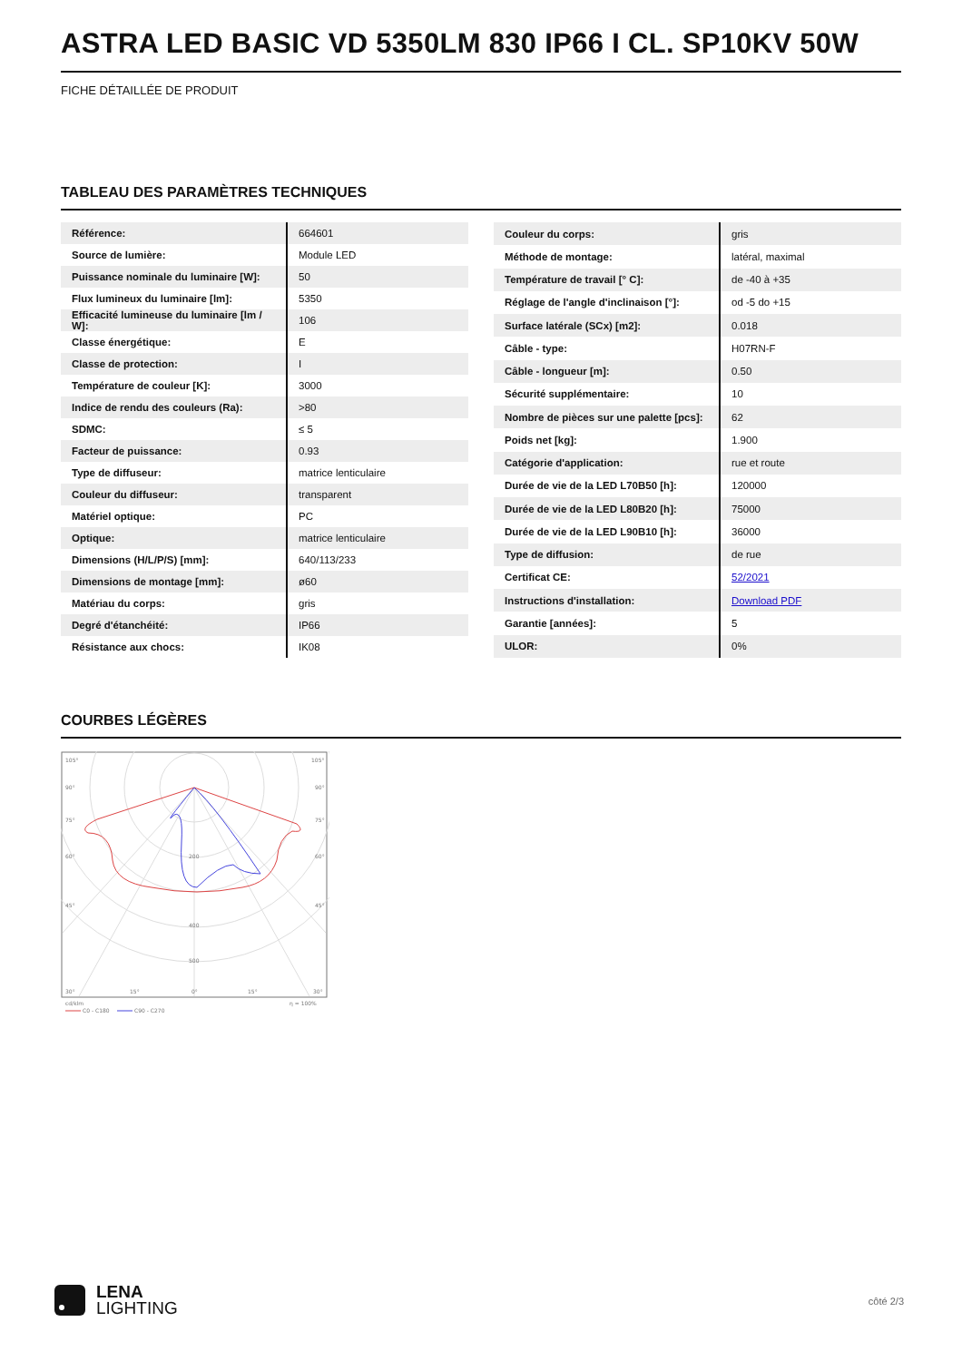ASTRA LED BASIC VD 5350LM 830 IP66 I CL. SP10KV 50W
FICHE DÉTAILLÉE DE PRODUIT
TABLEAU DES PARAMÈTRES TECHNIQUES
| Référence: | 664601 |
| Source de lumière: | Module LED |
| Puissance nominale du luminaire [W]: | 50 |
| Flux lumineux du luminaire [lm]: | 5350 |
| Efficacité lumineuse du luminaire [lm / W]: | 106 |
| Classe énergétique: | E |
| Classe de protection: | I |
| Température de couleur [K]: | 3000 |
| Indice de rendu des couleurs (Ra): | >80 |
| SDMC: | ≤ 5 |
| Facteur de puissance: | 0.93 |
| Type de diffuseur: | matrice lenticulaire |
| Couleur du diffuseur: | transparent |
| Matériel optique: | PC |
| Optique: | matrice lenticulaire |
| Dimensions (H/L/P/S) [mm]: | 640/113/233 |
| Dimensions de montage [mm]: | ø60 |
| Matériau du corps: | gris |
| Degré d'étanchéité: | IP66 |
| Résistance aux chocs: | IK08 |
| Couleur du corps: | gris |
| Méthode de montage: | latéral, maximal |
| Température de travail [° C]: | de -40 à +35 |
| Réglage de l'angle d'inclinaison [°]: | od -5 do +15 |
| Surface latérale (SCx) [m2]: | 0.018 |
| Câble - type: | H07RN-F |
| Câble - longueur [m]: | 0.50 |
| Sécurité supplémentaire: | 10 |
| Nombre de pièces sur une palette [pcs]: | 62 |
| Poids net [kg]: | 1.900 |
| Catégorie d'application: | rue et route |
| Durée de vie de la LED L70B50 [h]: | 120000 |
| Durée de vie de la LED L80B20 [h]: | 75000 |
| Durée de vie de la LED L90B10 [h]: | 36000 |
| Type de diffusion: | de rue |
| Certificat CE: | 52/2021 |
| Instructions d'installation: | Download PDF |
| Garantie [années]: | 5 |
| ULOR: | 0% |
COURBES LÉGÈRES
105°
105°
90°
90°
75°
75°
60°
60°
45°
45°
200
400
500
30°
15°
0°
15°
30°
cd/klm
η = 100%
C0 - C180
C90 - C270
LENA
LIGHTING
côté 2/3